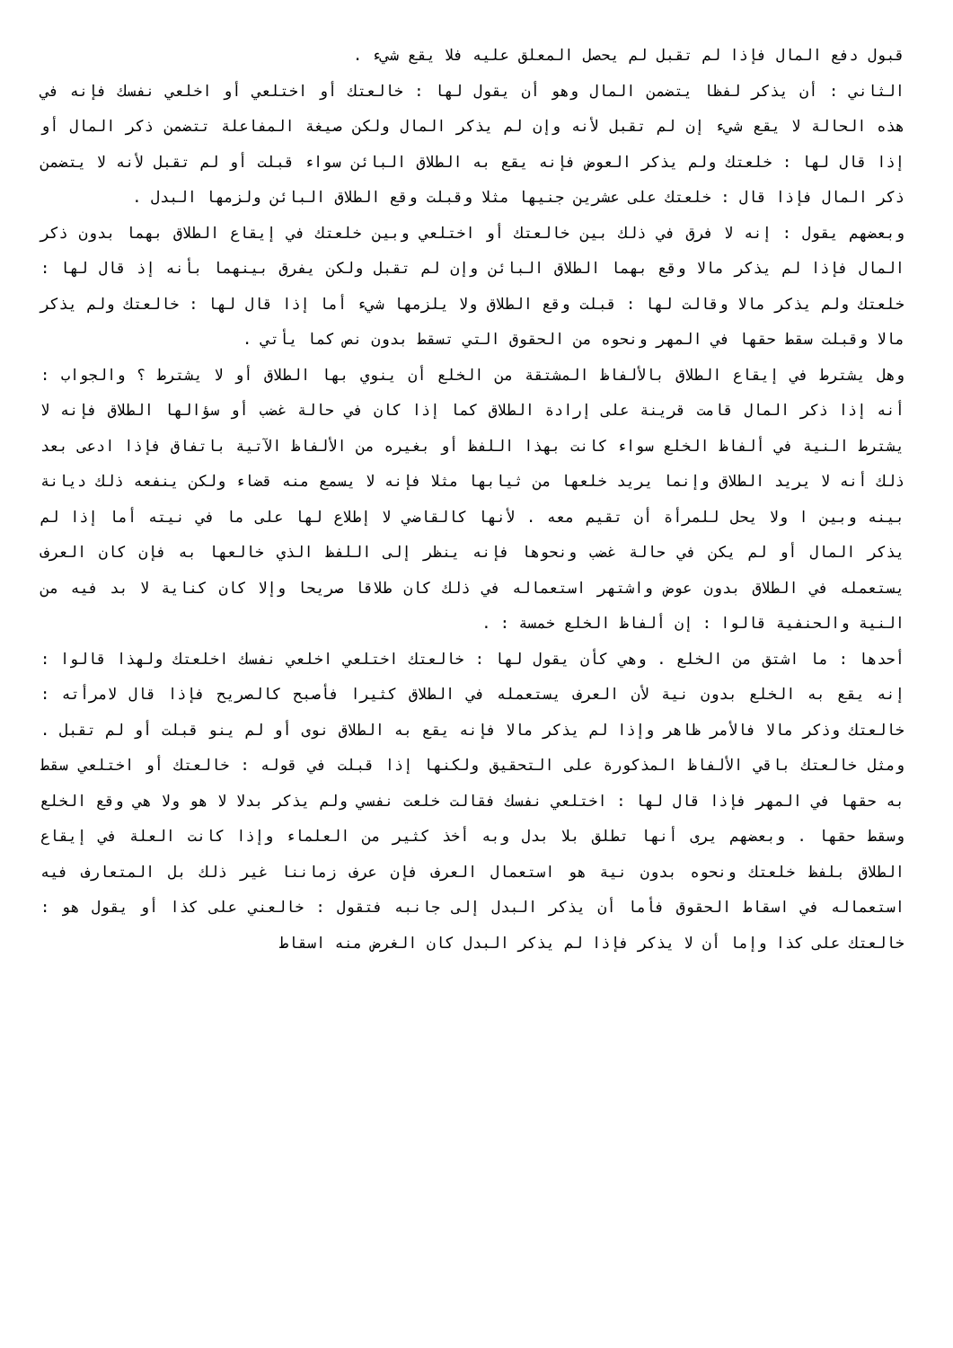قبول دفع المال فإذا لم تقبل لم يحصل المعلق عليه فلا يقع شيء .
الثاني : أن يذكر لفظا يتضمن المال وهو أن يقول لها : خالعتك أو اختلعي أو اخلعي نفسك فإنه في هذه الحالة لا يقع شيء إن لم تقبل لأنه وإن لم يذكر المال ولكن صيغة المفاعلة تتضمن ذكر المال أو إذا قال لها : خلعتك ولم يذكر العوض فإنه يقع به الطلاق البائن سواء قبلت أو لم تقبل لأنه لا يتضمن ذكر المال فإذا قال : خلعتك على عشرين جنيها مثلا وقبلت وقع الطلاق البائن ولزمها البدل .
وبعضهم يقول : إنه لا فرق في ذلك بين خالعتك أو اختلعي وبين خلعتك في إيقاع الطلاق بهما بدون ذكر المال فإذا لم يذكر مالا وقع بهما الطلاق البائن وإن لم تقبل ولكن يفرق بينهما بأنه إذ قال لها : خلعتك ولم يذكر مالا وقالت لها : قبلت وقع الطلاق ولا يلزمها شيء أما إذا قال لها : خالعتك ولم يذكر مالا وقبلت سقط حقها في المهر ونحوه من الحقوق التي تسقط بدون نص كما يأتي .
وهل يشترط في إيقاع الطلاق بالألفاظ المشتقة من الخلع أن ينوي بها الطلاق أو لا يشترط ؟ والجواب : أنه إذا ذكر المال قامت قرينة على إرادة الطلاق كما إذا كان في حالة غضب أو سؤالها الطلاق فإنه لا يشترط النية في ألفاظ الخلع سواء كانت بهذا اللفظ أو بغيره من الألفاظ الآتية باتفاق فإذا ادعى بعد ذلك أنه لا يريد الطلاق وإنما يريد خلعها من ثيابها مثلا فإنه لا يسمع منه قضاء ولكن ينفعه ذلك ديانة بينه وبين ا ولا يحل للمرأة أن تقيم معه . لأنها كالقاضي لا إطلاع لها على ما في نيته أما إذا لم يذكر المال أو لم يكن في حالة غضب ونحوها فإنه ينظر إلى اللفظ الذي خالعها به فإن كان العرف يستعمله في الطلاق بدون عوض واشتهر استعماله في ذلك كان طلاقا صريحا وإلا كان كناية لا بد فيه من النية والحنفية قالوا : إن ألفاظ الخلع خمسة : .
أحدها : ما اشتق من الخلع . وهي كأن يقول لها : خالعتك اختلعي اخلعي نفسك اخلعتك ولهذا قالوا : إنه يقع به الخلع بدون نية لأن العرف يستعمله في الطلاق كثيرا فأصبح كالصريح فإذا قال لامرأته : خالعتك وذكر مالا فالأمر ظاهر وإذا لم يذكر مالا فإنه يقع به الطلاق نوى أو لم ينو قبلت أو لم تقبل . ومثل خالعتك باقي الألفاظ المذكورة على التحقيق ولكنها إذا قبلت في قوله : خالعتك أو اختلعي سقط به حقها في المهر فإذا قال لها : اختلعي نفسك فقالت خلعت نفسي ولم يذكر بدلا لا هو ولا هي وقع الخلع وسقط حقها . وبعضهم يرى أنها تطلق بلا بدل وبه أخذ كثير من العلماء وإذا كانت العلة في إيقاع الطلاق بلفظ خلعتك ونحوه بدون نية هو استعمال العرف فإن عرف زماننا غير ذلك بل المتعارف فيه استعماله في اسقاط الحقوق فأما أن يذكر البدل إلى جانبه فتقول : خالعني على كذا أو يقول هو : خالعتك على كذا وإما أن لا يذكر فإذا لم يذكر البدل كان الغرض منه اسقاط